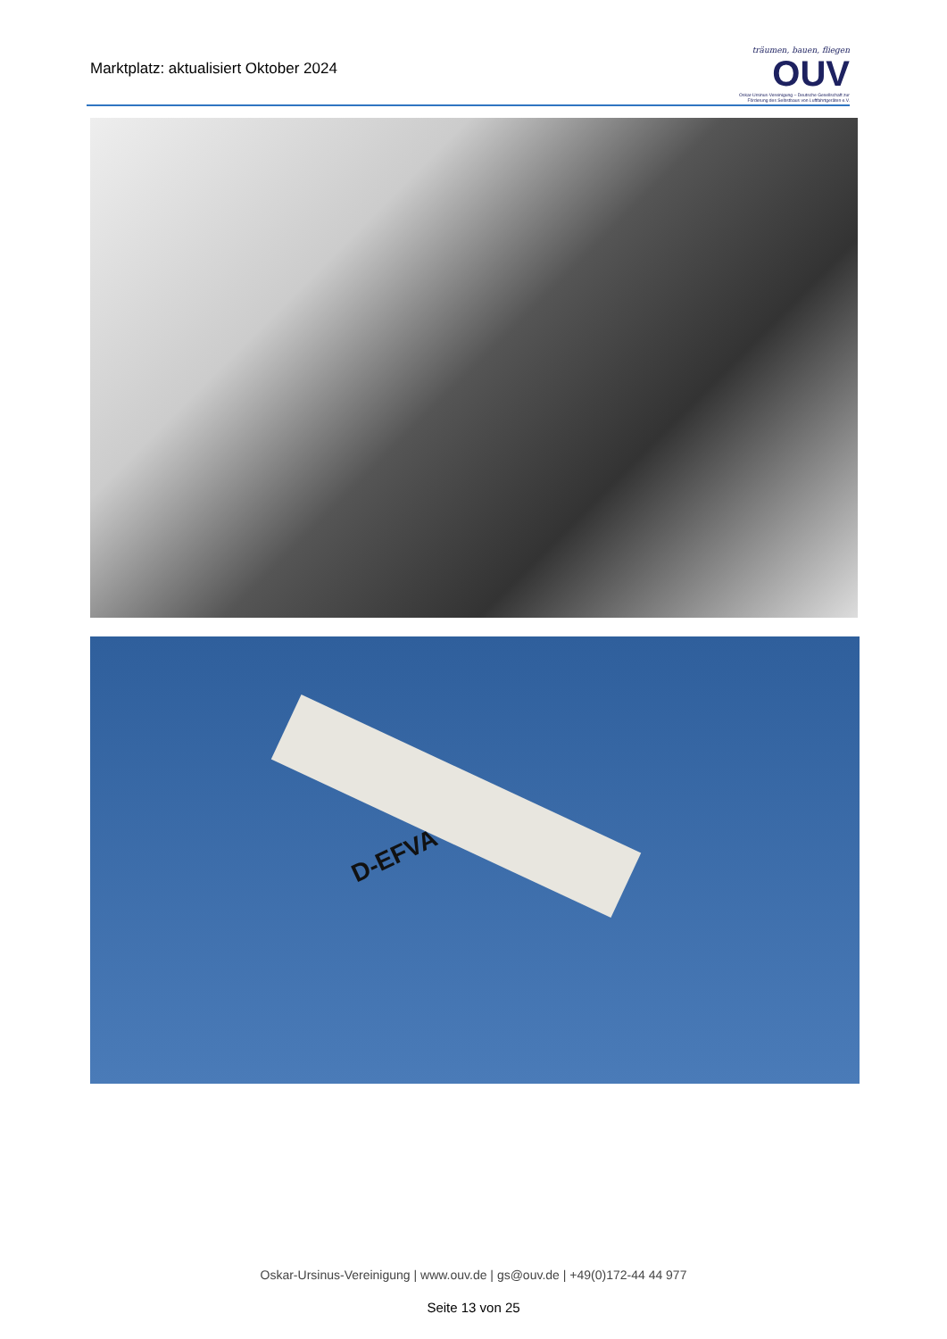Marktplatz: aktualisiert Oktober 2024
träumen, bauen, fliegen
OUV
Oskar-Ursinus-Vereinigung – Deutsche Gesellschaft zur Förderung des Selbstbaus von Luftfahrtgeräten e.V.
D-EFVA
Oskar-Ursinus-Vereinigung | www.ouv.de | gs@ouv.de | +49(0)172-44 44 977
Seite 13 von 25